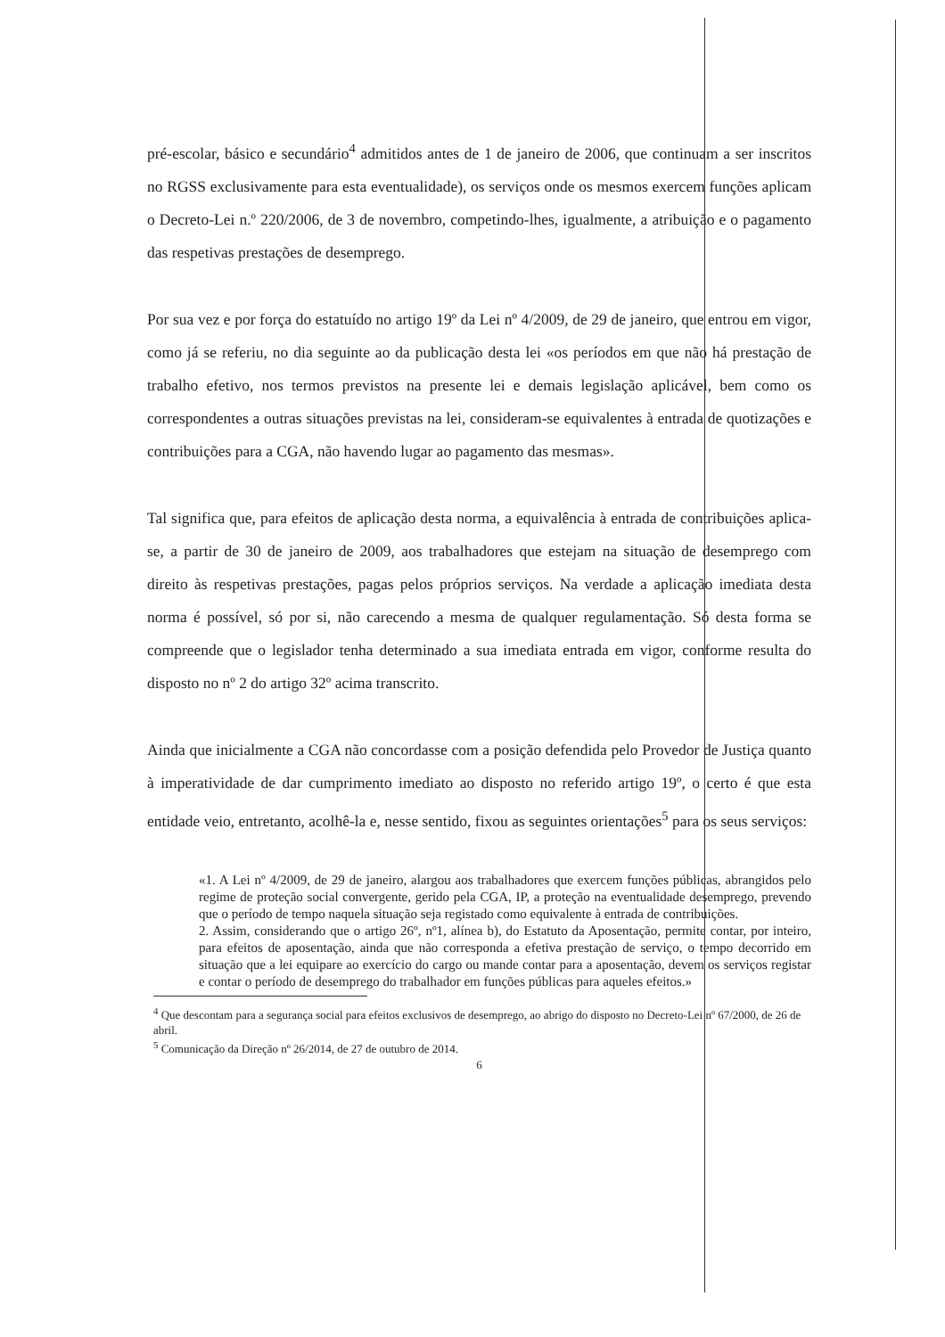pré-escolar, básico e secundário<sup>4</sup> admitidos antes de 1 de janeiro de 2006, que continuam a ser inscritos no RGSS exclusivamente para esta eventualidade), os serviços onde os mesmos exercem funções aplicam o Decreto-Lei n.º 220/2006, de 3 de novembro, competindo-lhes, igualmente, a atribuição e o pagamento das respetivas prestações de desemprego.
Por sua vez e por força do estatuído no artigo 19º da Lei nº 4/2009, de 29 de janeiro, que entrou em vigor, como já se referiu, no dia seguinte ao da publicação desta lei «os períodos em que não há prestação de trabalho efetivo, nos termos previstos na presente lei e demais legislação aplicável, bem como os correspondentes a outras situações previstas na lei, consideram-se equivalentes à entrada de quotizações e contribuições para a CGA, não havendo lugar ao pagamento das mesmas».
Tal significa que, para efeitos de aplicação desta norma, a equivalência à entrada de contribuições aplica-se, a partir de 30 de janeiro de 2009, aos trabalhadores que estejam na situação de desemprego com direito às respetivas prestações, pagas pelos próprios serviços. Na verdade a aplicação imediata desta norma é possível, só por si, não carecendo a mesma de qualquer regulamentação. Só desta forma se compreende que o legislador tenha determinado a sua imediata entrada em vigor, conforme resulta do disposto no nº 2 do artigo 32º acima transcrito.
Ainda que inicialmente a CGA não concordasse com a posição defendida pelo Provedor de Justiça quanto à imperatividade de dar cumprimento imediato ao disposto no referido artigo 19º, o certo é que esta entidade veio, entretanto, acolhê-la e, nesse sentido, fixou as seguintes orientações<sup>5</sup> para os seus serviços:
«1. A Lei nº 4/2009, de 29 de janeiro, alargou aos trabalhadores que exercem funções públicas, abrangidos pelo regime de proteção social convergente, gerido pela CGA, IP, a proteção na eventualidade desemprego, prevendo que o período de tempo naquela situação seja registado como equivalente à entrada de contribuições.
2. Assim, considerando que o artigo 26º, nº1, alínea b), do Estatuto da Aposentação, permite contar, por inteiro, para efeitos de aposentação, ainda que não corresponda a efetiva prestação de serviço, o tempo decorrido em situação que a lei equipare ao exercício do cargo ou mande contar para a aposentação, devem os serviços registar e contar o período de desemprego do trabalhador em funções públicas para aqueles efeitos.»
<sup>4</sup> Que descontam para a segurança social para efeitos exclusivos de desemprego, ao abrigo do disposto no Decreto-Lei nº 67/2000, de 26 de abril.
<sup>5</sup> Comunicação da Direção nº 26/2014, de 27 de outubro de 2014.
6